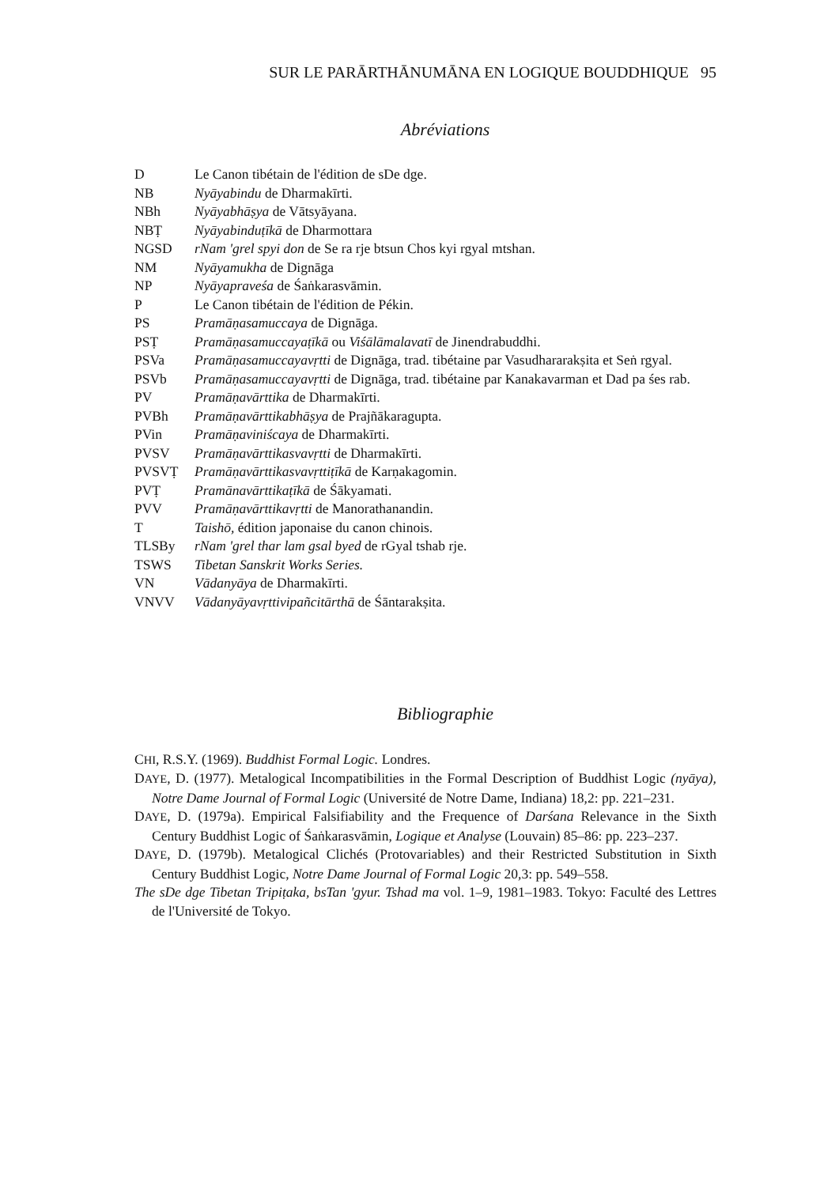SUR LE PARĀRTHĀNUMĀNA EN LOGIQUE BOUDDHIQUE 95
Abréviations
D Le Canon tibétain de l'édition de sDe dge.
NB Nyāyabindu de Dharmakīrti.
NBh Nyāyabhāṣya de Vātsyāyana.
NBṬ Nyāyabinduṭīkā de Dharmottara
NGSD rNam 'grel spyi don de Se ra rje btsun Chos kyi rgyal mtshan.
NM Nyāyamukha de Dignāga
NP Nyāyapraveśa de Śaṅkarasvāmin.
P Le Canon tibétain de l'édition de Pékin.
PS Pramāṇasamuccaya de Dignāga.
PSṬ Pramāṇasamuccayaṭīkā ou Viśālāmalavatī de Jinendrabuddhi.
PSVa Pramāṇasamuccayavṛtti de Dignāga, trad. tibétaine par Vasudhararakṣita et Seṅ rgyal.
PSVb Pramāṇasamuccayavṛtti de Dignāga, trad. tibétaine par Kanakavarman et Dad pa śes rab.
PV Pramāṇavārttika de Dharmakīrti.
PVBh Pramāṇavārttikabhāṣya de Prajñākaragupta.
PVin Pramāṇaviniścaya de Dharmakīrti.
PVSV Pramāṇavārttikasvavṛtti de Dharmakīrti.
PVSVṬ Pramāṇavārttikasvavṛttiṭīkā de Karṇakagomin.
PVṬ Pramānavārttikaṭīkā de Śākyamati.
PVV Pramāṇavārttikavṛtti de Manorathanandin.
T Taishō, édition japonaise du canon chinois.
TLSBy rNam 'grel thar lam gsal byed de rGyal tshab rje.
TSWS Tibetan Sanskrit Works Series.
VN Vādanyāya de Dharmakīrti.
VNVV Vādanyāyavṛttivipañcitārthā de Śāntarakṣita.
Bibliographie
CHI, R.S.Y. (1969). Buddhist Formal Logic. Londres.
DAYE, D. (1977). Metalogical Incompatibilities in the Formal Description of Buddhist Logic (nyāya), Notre Dame Journal of Formal Logic (Université de Notre Dame, Indiana) 18,2: pp. 221–231.
DAYE, D. (1979a). Empirical Falsifiability and the Frequence of Darśana Relevance in the Sixth Century Buddhist Logic of Śaṅkarasvāmin, Logique et Analyse (Louvain) 85–86: pp. 223–237.
DAYE, D. (1979b). Metalogical Clichés (Protovariables) and their Restricted Substitution in Sixth Century Buddhist Logic, Notre Dame Journal of Formal Logic 20,3: pp. 549–558.
The sDe dge Tibetan Tripiṭaka, bsTan 'gyur. Tshad ma vol. 1–9, 1981–1983. Tokyo: Faculté des Lettres de l'Université de Tokyo.